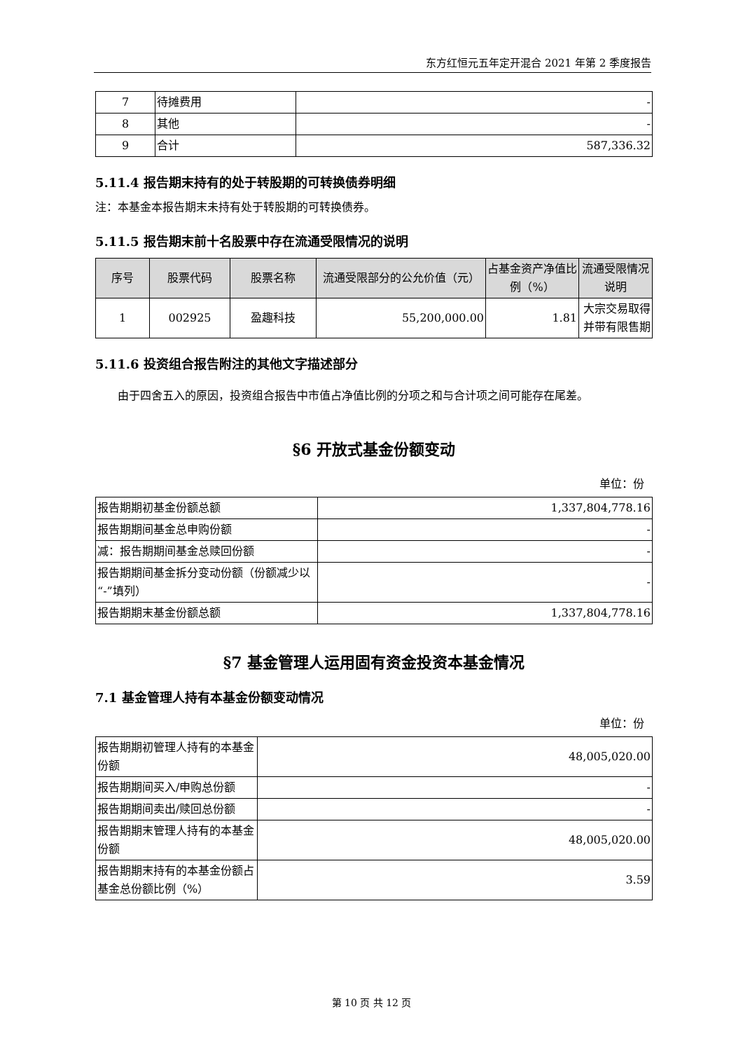东方红恒元五年定开混合 2021 年第 2 季度报告
| 7 | 待摊费用 | - |
| 8 | 其他 | - |
| 9 | 合计 | 587,336.32 |
5.11.4 报告期末持有的处于转股期的可转换债券明细
注：本基金本报告期末未持有处于转股期的可转换债券。
5.11.5 报告期末前十名股票中存在流通受限情况的说明
| 序号 | 股票代码 | 股票名称 | 流通受限部分的公允价值（元） | 占基金资产净值比例（%） | 流通受限情况说明 |
| --- | --- | --- | --- | --- | --- |
| 1 | 002925 | 盈趣科技 | 55,200,000.00 | 1.81 | 大宗交易取得并带有限售期 |
5.11.6 投资组合报告附注的其他文字描述部分
  由于四舍五入的原因，投资组合报告中市值占净值比例的分项之和与合计项之间可能存在尾差。
§6 开放式基金份额变动
单位：份
| 报告期期初基金份额总额 | 1,337,804,778.16 |
| 报告期期间基金总申购份额 | - |
| 减：报告期期间基金总赎回份额 | - |
| 报告期期间基金拆分变动份额（份额减少以“-”填列） | - |
| 报告期期末基金份额总额 | 1,337,804,778.16 |
§7 基金管理人运用固有资金投资本基金情况
7.1 基金管理人持有本基金份额变动情况
单位：份
| 报告期期初管理人持有的本基金份额 | 48,005,020.00 |
| 报告期期间买入/申购总份额 | - |
| 报告期期间卖出/赎回总份额 | - |
| 报告期期末管理人持有的本基金份额 | 48,005,020.00 |
| 报告期期末持有的本基金份额占基金总份额比例（%） | 3.59 |
第 10 页 共 12 页